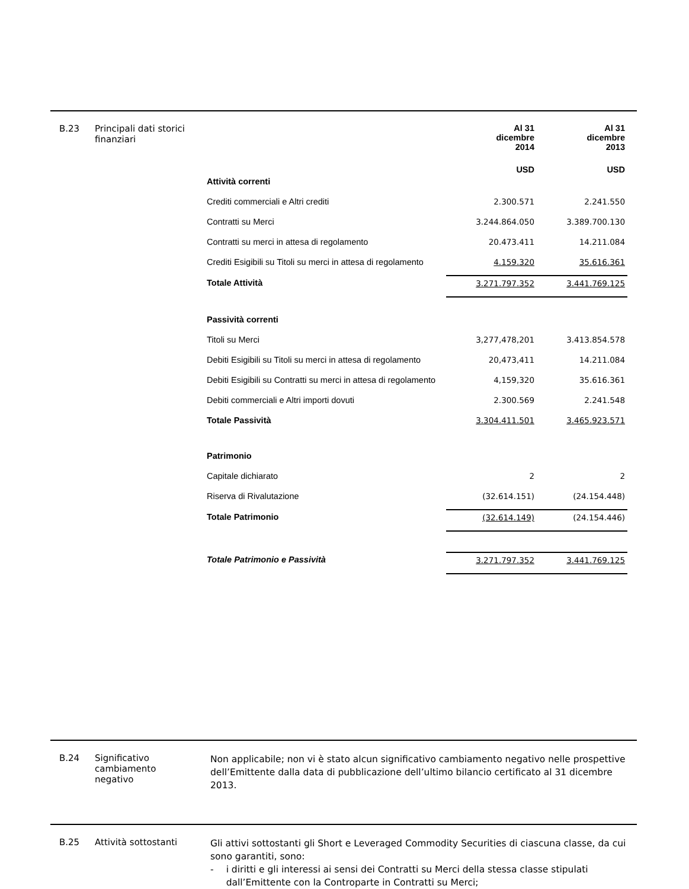B.23 Principali dati storici finanziari
| | Al 31 dicembre 2014 | Al 31 dicembre 2013 |
| | USD | USD |
| Attività correnti | | |
| Crediti commerciali e Altri crediti | 2.300.571 | 2.241.550 |
| Contratti su Merci | 3.244.864.050 | 3.389.700.130 |
| Contratti su merci in attesa di regolamento | 20.473.411 | 14.211.084 |
| Crediti Esigibili su Titoli su merci in attesa di regolamento | 4.159.320 | 35.616.361 |
| Totale Attività | 3.271.797.352 | 3.441.769.125 |
| Passività correnti | | |
| Titoli su Merci | 3,277,478,201 | 3.413.854.578 |
| Debiti Esigibili su Titoli su merci in attesa di regolamento | 20,473,411 | 14.211.084 |
| Debiti Esigibili su Contratti su merci in attesa di regolamento | 4,159,320 | 35.616.361 |
| Debiti commerciali e Altri importi dovuti | 2.300.569 | 2.241.548 |
| Totale Passività | 3.304.411.501 | 3.465.923.571 |
| Patrimonio | | |
| Capitale dichiarato | 2 | 2 |
| Riserva di Rivalutazione | (32.614.151) | (24.154.448) |
| Totale Patrimonio | (32.614.149) | (24.154.446) |
| Totale Patrimonio e Passività | 3.271.797.352 | 3.441.769.125 |
B.24 Significativo
cambiamento
negativo
Non applicabile; non vi è stato alcun significativo cambiamento negativo nelle prospettive dell’Emittente dalla data di pubblicazione dell’ultimo bilancio certificato al 31 dicembre 2013.
B.25 Attività sottostanti
Gli attivi sottostanti gli Short e Leveraged Commodity Securities di ciascuna classe, da cui sono garantiti, sono:
- i diritti e gli interessi ai sensi dei Contratti su Merci della stessa classe stipulati dall’Emittente con la Controparte in Contratti su Merci;